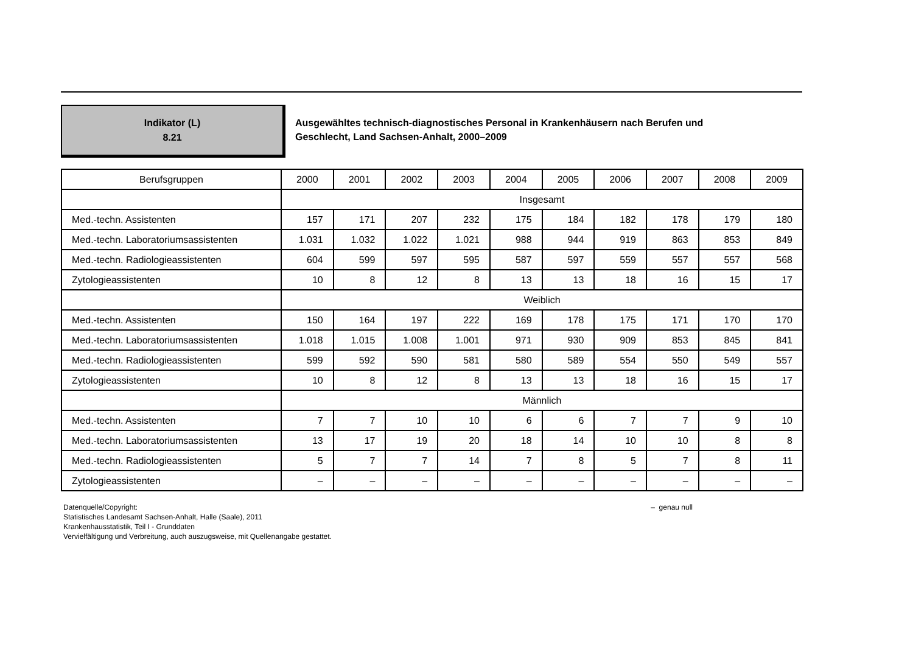Indikator (L)
8.21
Ausgewähltes technisch-diagnostisches Personal in Krankenhäusern nach Berufen und
Geschlecht, Land Sachsen-Anhalt, 2000–2009
| Berufsgruppen | 2000 | 2001 | 2002 | 2003 | 2004 | 2005 | 2006 | 2007 | 2008 | 2009 |
| --- | --- | --- | --- | --- | --- | --- | --- | --- | --- | --- |
| | Insgesamt | | | | | | | | | |
| Med.-techn. Assistenten | 157 | 171 | 207 | 232 | 175 | 184 | 182 | 178 | 179 | 180 |
| Med.-techn. Laboratoriumsassistenten | 1.031 | 1.032 | 1.022 | 1.021 | 988 | 944 | 919 | 863 | 853 | 849 |
| Med.-techn. Radiologieassistenten | 604 | 599 | 597 | 595 | 587 | 597 | 559 | 557 | 557 | 568 |
| Zytologieassistenten | 10 | 8 | 12 | 8 | 13 | 13 | 18 | 16 | 15 | 17 |
| | Weiblich | | | | | | | | | |
| Med.-techn. Assistenten | 150 | 164 | 197 | 222 | 169 | 178 | 175 | 171 | 170 | 170 |
| Med.-techn. Laboratoriumsassistenten | 1.018 | 1.015 | 1.008 | 1.001 | 971 | 930 | 909 | 853 | 845 | 841 |
| Med.-techn. Radiologieassistenten | 599 | 592 | 590 | 581 | 580 | 589 | 554 | 550 | 549 | 557 |
| Zytologieassistenten | 10 | 8 | 12 | 8 | 13 | 13 | 18 | 16 | 15 | 17 |
| | Männlich | | | | | | | | | |
| Med.-techn. Assistenten | 7 | 7 | 10 | 10 | 6 | 6 | 7 | 7 | 9 | 10 |
| Med.-techn. Laboratoriumsassistenten | 13 | 17 | 19 | 20 | 18 | 14 | 10 | 10 | 8 | 8 |
| Med.-techn. Radiologieassistenten | 5 | 7 | 7 | 14 | 7 | 8 | 5 | 7 | 8 | 11 |
| Zytologieassistenten | – | – | – | – | – | – | – | – | – | – |
Datenquelle/Copyright:
Statistisches Landesamt Sachsen-Anhalt, Halle (Saale), 2011
Krankenhausstatistik, Teil I - Grunddaten
Vervielfältigung und Verbreitung, auch auszugsweise, mit Quellenangabe gestattet.
– genau null